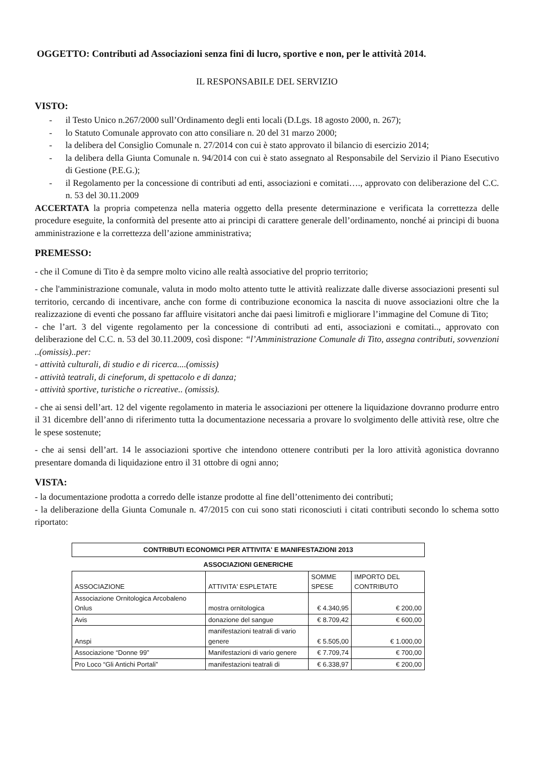OGGETTO: Contributi ad Associazioni senza fini di lucro, sportive e non, per le attività 2014.
IL RESPONSABILE DEL SERVIZIO
VISTO:
- il Testo Unico n.267/2000 sull’Ordinamento degli enti locali (D.Lgs. 18 agosto 2000, n. 267);
- lo Statuto Comunale approvato con atto consiliare n. 20 del 31 marzo 2000;
- la delibera del Consiglio Comunale n. 27/2014 con cui è stato approvato il bilancio di esercizio 2014;
- la delibera della Giunta Comunale n. 94/2014 con cui è stato assegnato al Responsabile del Servizio il Piano Esecutivo di Gestione (P.E.G.);
- il Regolamento per la concessione di contributi ad enti, associazioni e comitati…., approvato con deliberazione del C.C. n. 53 del 30.11.2009
ACCERTATA la propria competenza nella materia oggetto della presente determinazione e verificata la correttezza delle procedure eseguite, la conformità del presente atto ai principi di carattere generale dell’ordinamento, nonché ai principi di buona amministrazione e la correttezza dell’azione amministrativa;
PREMESSO:
- che il Comune di Tito è da sempre molto vicino alle realtà associative del proprio territorio;
- che l'amministrazione comunale, valuta in modo molto attento tutte le attività realizzate dalle diverse associazioni presenti sul territorio, cercando di incentivare, anche con forme di contribuzione economica la nascita di nuove associazioni oltre che la realizzazione di eventi che possano far affluire visitatori anche dai paesi limitrofi e migliorare l’immagine del Comune di Tito;
- che l’art. 3 del vigente regolamento per la concessione di contributi ad enti, associazioni e comitati.., approvato con deliberazione del C.C. n. 53 del 30.11.2009, così dispone: “l’Amministrazione Comunale di Tito, assegna contributi, sovvenzioni ..(omissis)..per:
- attività culturali, di studio e di ricerca....(omissis)
- attività teatrali, di cineforum, di spettacolo e di danza;
- attività sportive, turistiche o ricreative.. (omissis).
- che ai sensi dell’art. 12 del vigente regolamento in materia le associazioni per ottenere la liquidazione dovranno produrre entro il 31 dicembre dell’anno di riferimento tutta la documentazione necessaria a provare lo svolgimento delle attività rese, oltre che le spese sostenute;
- che ai sensi dell’art. 14 le associazioni sportive che intendono ottenere contributi per la loro attività agonistica dovranno presentare domanda di liquidazione entro il 31 ottobre di ogni anno;
VISTA:
- la documentazione prodotta a corredo delle istanze prodotte al fine dell’ottenimento dei contributi;
- la deliberazione della Giunta Comunale n. 47/2015 con cui sono stati riconosciuti i citati contributi secondo lo schema sotto riportato:
CONTRIBUTI ECONOMICI PER ATTIVITA' E MANIFESTAZIONI 2013
ASSOCIAZIONI GENERICHE
| ASSOCIAZIONE | ATTIVITA' ESPLETATE | SOMME SPESE | IMPORTO DEL CONTRIBUTO |
| --- | --- | --- | --- |
| Associazione Ornitologica Arcobaleno Onlus | mostra ornitologica | € 4.340,95 | € 200,00 |
| Avis | donazione del sangue | € 8.709,42 | € 600,00 |
| Anspi | manifestazioni teatrali di vario genere | € 5.505,00 | € 1.000,00 |
| Associazione “Donne 99” | Manifestazioni di vario genere | € 7.709,74 | € 700,00 |
| Pro Loco “Gli Antichi Portali” | manifestazioni teatrali di | € 6.338,97 | € 200,00 |